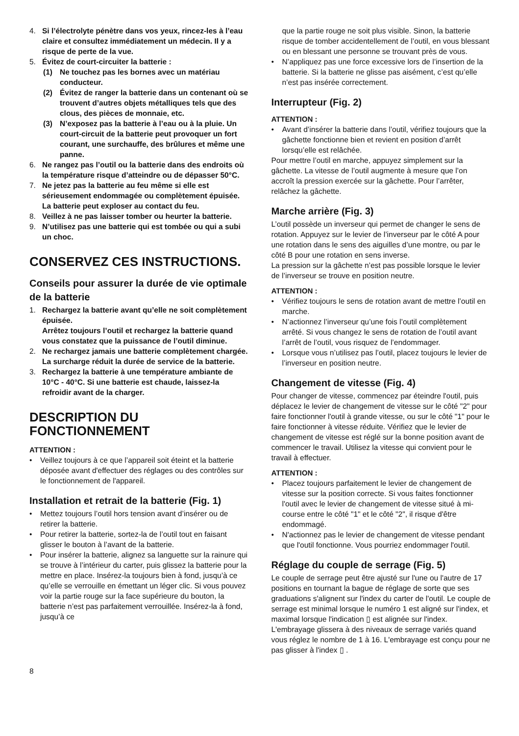4. Si l’électrolyte pénètre dans vos yeux, rincez-les à l’eau claire et consultez immédiatement un médecin. Il y a risque de perte de la vue.
5. Évitez de court-circuiter la batterie :
(1) Ne touchez pas les bornes avec un matériau conducteur.
(2) Évitez de ranger la batterie dans un contenant où se trouvent d’autres objets métalliques tels que des clous, des pièces de monnaie, etc.
(3) N’exposez pas la batterie à l’eau ou à la pluie. Un court-circuit de la batterie peut provoquer un fort courant, une surchauffe, des brûlures et même une panne.
6. Ne rangez pas l’outil ou la batterie dans des endroits où la température risque d’atteindre ou de dépasser 50°C.
7. Ne jetez pas la batterie au feu même si elle est sérieusement endommagée ou complètement épuisée. La batterie peut exploser au contact du feu.
8. Veillez à ne pas laisser tomber ou heurter la batterie.
9. N’utilisez pas une batterie qui est tombée ou qui a subi un choc.
CONSERVEZ CES INSTRUCTIONS.
Conseils pour assurer la durée de vie optimale de la batterie
1. Rechargez la batterie avant qu’elle ne soit complètement épuisée.
Arrêtez toujours l’outil et rechargez la batterie quand vous constatez que la puissance de l’outil diminue.
2. Ne rechargez jamais une batterie complètement chargée.
La surcharge réduit la durée de service de la batterie.
3. Rechargez la batterie à une température ambiante de 10°C - 40°C. Si une batterie est chaude, laissez-la refroidir avant de la charger.
DESCRIPTION DU FONCTIONNEMENT
ATTENTION :
• Veillez toujours à ce que l’appareil soit éteint et la batterie déposée avant d'effectuer des réglages ou des contrôles sur le fonctionnement de l'appareil.
Installation et retrait de la batterie (Fig. 1)
• Mettez toujours l’outil hors tension avant d’insérer ou de retirer la batterie.
• Pour retirer la batterie, sortez-la de l’outil tout en faisant glisser le bouton à l’avant de la batterie.
• Pour insérer la batterie, alignez sa languette sur la rainure qui se trouve à l’intérieur du carter, puis glissez la batterie pour la mettre en place. Insérez-la toujours bien à fond, jusqu’à ce qu’elle se verrouille en émettant un léger clic. Si vous pouvez voir la partie rouge sur la face supérieure du bouton, la batterie n’est pas parfaitement verrouillée. Insérez-la à fond, jusqu’à ce
que la partie rouge ne soit plus visible. Sinon, la batterie risque de tomber accidentellement de l’outil, en vous blessant ou en blessant une personne se trouvant près de vous.
• N’appliquez pas une force excessive lors de l’insertion de la batterie. Si la batterie ne glisse pas aisément, c’est qu’elle n’est pas insérée correctement.
Interrupteur (Fig. 2)
ATTENTION :
• Avant d’insérer la batterie dans l’outil, vérifiez toujours que la gâchette fonctionne bien et revient en position d’arrêt lorsqu’elle est relâchée.
Pour mettre l’outil en marche, appuyez simplement sur la gâchette. La vitesse de l’outil augmente à mesure que l’on accroît la pression exercée sur la gâchette. Pour l’arrêter, relâchez la gâchette.
Marche arrière (Fig. 3)
L’outil possède un inverseur qui permet de changer le sens de rotation. Appuyez sur le levier de l’inverseur par le côté A pour une rotation dans le sens des aiguilles d’une montre, ou par le côté B pour une rotation en sens inverse.
La pression sur la gâchette n’est pas possible lorsque le levier de l’inverseur se trouve en position neutre.
ATTENTION :
• Vérifiez toujours le sens de rotation avant de mettre l’outil en marche.
• N’actionnez l’inverseur qu’une fois l’outil complètement arrêté. Si vous changez le sens de rotation de l’outil avant l’arrêt de l’outil, vous risquez de l’endommager.
• Lorsque vous n’utilisez pas l’outil, placez toujours le levier de l’inverseur en position neutre.
Changement de vitesse (Fig. 4)
Pour changer de vitesse, commencez par éteindre l'outil, puis déplacez le levier de changement de vitesse sur le côté "2" pour faire fonctionner l'outil à grande vitesse, ou sur le côté "1" pour le faire fonctionner à vitesse réduite. Vérifiez que le levier de changement de vitesse est réglé sur la bonne position avant de commencer le travail. Utilisez la vitesse qui convient pour le travail à effectuer.
ATTENTION :
• Placez toujours parfaitement le levier de changement de vitesse sur la position correcte. Si vous faites fonctionner l'outil avec le levier de changement de vitesse situé à mi-course entre le côté "1" et le côté "2", il risque d'être endommagé.
• N'actionnez pas le levier de changement de vitesse pendant que l'outil fonctionne. Vous pourriez endommager l'outil.
Réglage du couple de serrage (Fig. 5)
Le couple de serrage peut être ajusté sur l'une ou l'autre de 17 positions en tournant la bague de réglage de sorte que ses graduations s'alignent sur l'index du carter de l'outil. Le couple de serrage est minimal lorsque le numéro 1 est aligné sur l'index, et maximal lorsque l'indication ▯ est alignée sur l'index.
L'embrayage glissera à des niveaux de serrage variés quand vous réglez le nombre de 1 à 16. L'embrayage est conçu pour ne pas glisser à l'index ▯ .
8